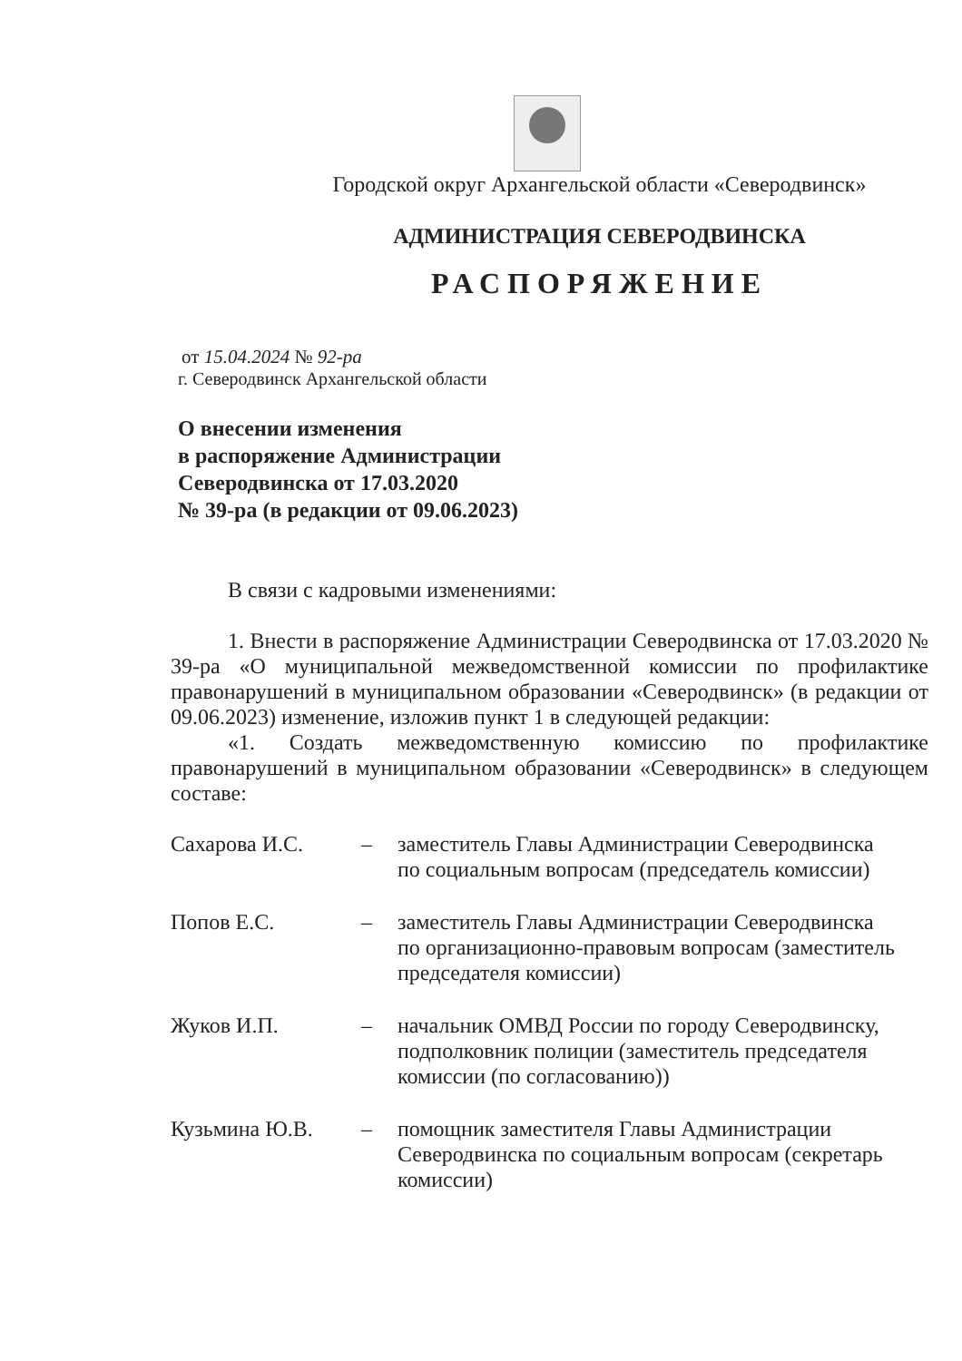Городской округ Архангельской области «Северодвинск»
АДМИНИСТРАЦИЯ СЕВЕРОДВИНСКА
РАСПОРЯЖЕНИЕ
от 15.04.2024 № 92-ра
г. Северодвинск Архангельской области
О внесении изменения
в распоряжение Администрации
Северодвинска от 17.03.2020
№ 39-ра (в редакции от 09.06.2023)
В связи с кадровыми изменениями:
1. Внести в распоряжение Администрации Северодвинска от 17.03.2020 № 39-ра «О муниципальной межведомственной комиссии по профилактике правонарушений в муниципальном образовании «Северодвинск» (в редакции от 09.06.2023) изменение, изложив пункт 1 в следующей редакции:
«1. Создать межведомственную комиссию по профилактике правонарушений в муниципальном образовании «Северодвинск» в следующем составе:
| Сахарова И.С. | – | заместитель Главы Администрации Северодвинска по социальным вопросам (председатель комиссии) |
| Попов Е.С. | – | заместитель Главы Администрации Северодвинска по организационно-правовым вопросам (заместитель председателя комиссии) |
| Жуков И.П. | – | начальник ОМВД России по городу Северодвинску, подполковник полиции (заместитель председателя комиссии (по согласованию)) |
| Кузьмина Ю.В. | – | помощник заместителя Главы Администрации Северодвинска по социальным вопросам (секретарь комиссии) |